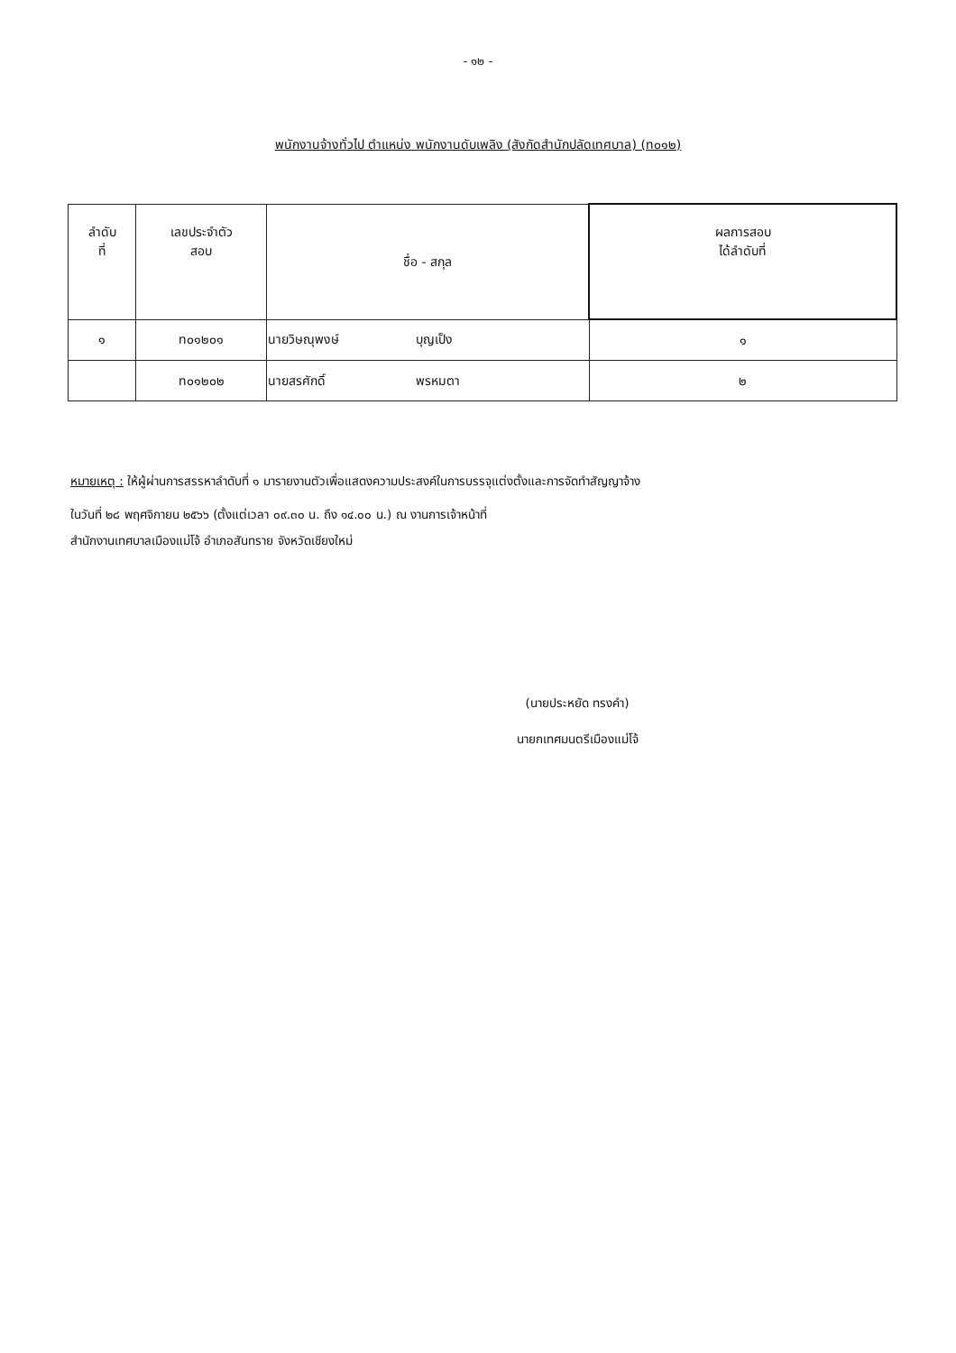- ๑๒ -
พนักงานจ้างทั่วไป ตำแหน่ง พนักงานดับเพลิง (สังกัดสำนักปลัดเทศบาล) (ท๐๑๒)
| ลำดับ ที่ | เลขประจำตัว สอบ | ชื่อ - สกุล | ผลการสอบ ได้ลำดับที่ |
| --- | --- | --- | --- |
| ๑ | ท๐๑๒๐๑ | นายวิษณุพงษ์ บุญเป็ง | ๑ |
| | ท๐๑๒๐๒ | นายสรศักดิ์ พรหมตา | ๒ |
หมายเหตุ : ให้ผู้ผ่านการสรรหาลำดับที่ ๑ มารายงานตัวเพื่อแสดงความประสงค์ในการบรรจุแต่งตั้งและการจัดทำสัญญาจ้าง
ในวันที่ ๒๘ พฤศจิกายน ๒๕๖๖ (ตั้งแต่เวลา ๐๙.๓๐ น. ถึง ๑๔.๐๐ น.) ณ งานการเจ้าหน้าที่
สำนักงานเทศบาลเมืองแม่โจ้ อำเภอสันทราย จังหวัดเชียงใหม่
(นายประหยัด ทรงคำ)
นายกเทศมนตรีเมืองแม่โจ้